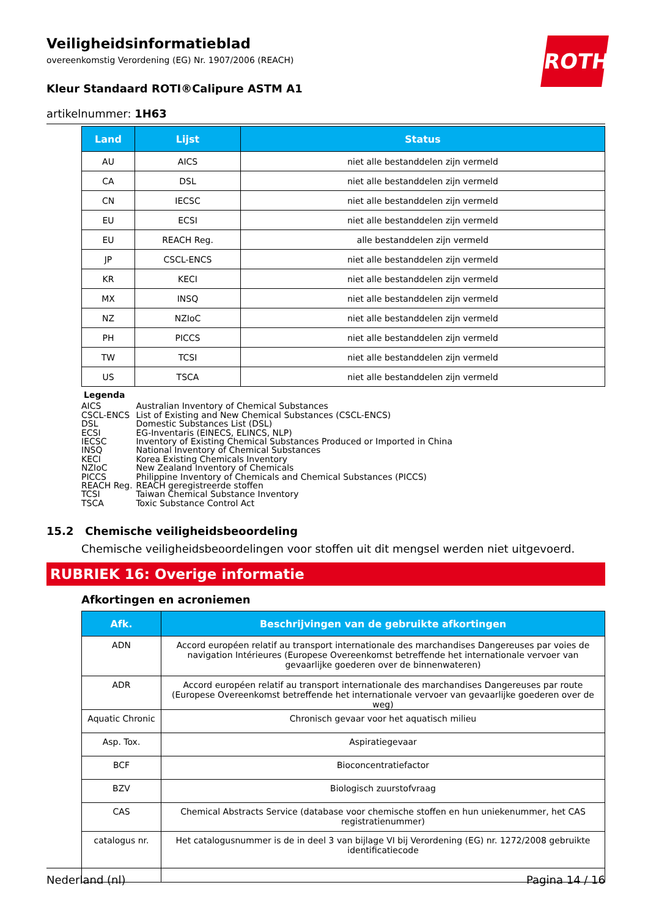ROTH
Veiligheidsinformatieblad
overeenkomstig Verordening (EG) Nr. 1907/2006 (REACH)
Kleur Standaard ROTI®Calipure ASTM A1
artikelnummer: 1H63
| Land | Lijst | Status |
| --- | --- | --- |
| AU | AICS | niet alle bestanddelen zijn vermeld |
| CA | DSL | niet alle bestanddelen zijn vermeld |
| CN | IECSC | niet alle bestanddelen zijn vermeld |
| EU | ECSI | niet alle bestanddelen zijn vermeld |
| EU | REACH Reg. | alle bestanddelen zijn vermeld |
| JP | CSCL-ENCS | niet alle bestanddelen zijn vermeld |
| KR | KECI | niet alle bestanddelen zijn vermeld |
| MX | INSQ | niet alle bestanddelen zijn vermeld |
| NZ | NZIoC | niet alle bestanddelen zijn vermeld |
| PH | PICCS | niet alle bestanddelen zijn vermeld |
| TW | TCSI | niet alle bestanddelen zijn vermeld |
| US | TSCA | niet alle bestanddelen zijn vermeld |
Legenda
AICS Australian Inventory of Chemical Substances
CSCL-ENCS List of Existing and New Chemical Substances (CSCL-ENCS)
DSL Domestic Substances List (DSL)
ECSI EG-Inventaris (EINECS, ELINCS, NLP)
IECSC Inventory of Existing Chemical Substances Produced or Imported in China
INSQ National Inventory of Chemical Substances
KECI Korea Existing Chemicals Inventory
NZIoC New Zealand Inventory of Chemicals
PICCS Philippine Inventory of Chemicals and Chemical Substances (PICCS)
REACH Reg. REACH geregistreerde stoffen
TCSI Taiwan Chemical Substance Inventory
TSCA Toxic Substance Control Act
15.2 Chemische veiligheidsbeoordeling
Chemische veiligheidsbeoordelingen voor stoffen uit dit mengsel werden niet uitgevoerd.
RUBRIEK 16: Overige informatie
Afkortingen en acroniemen
| Afk. | Beschrijvingen van de gebruikte afkortingen |
| --- | --- |
| ADN | Accord européen relatif au transport internationale des marchandises Dangereuses par voies de navigation Intérieures (Europese Overeenkomst betreffende het internationale vervoer van gevaarlijke goederen over de binnenwateren) |
| ADR | Accord européen relatif au transport internationale des marchandises Dangereuses par route (Europese Overeenkomst betreffende het internationale vervoer van gevaarlijke goederen over de weg) |
| Aquatic Chronic | Chronisch gevaar voor het aquatisch milieu |
| Asp. Tox. | Aspiratiegevaar |
| BCF | Bioconcentratiefactor |
| BZV | Biologisch zuurstofvraag |
| CAS | Chemical Abstracts Service (database voor chemische stoffen en hun uniekenummer, het CAS registratienummer) |
| catalogus nr. | Het catalogusnummer is de in deel 3 van bijlage VI bij Verordening (EG) nr. 1272/2008 gebruikte identificatiecode |
Nederland (nl) Pagina 14 / 16